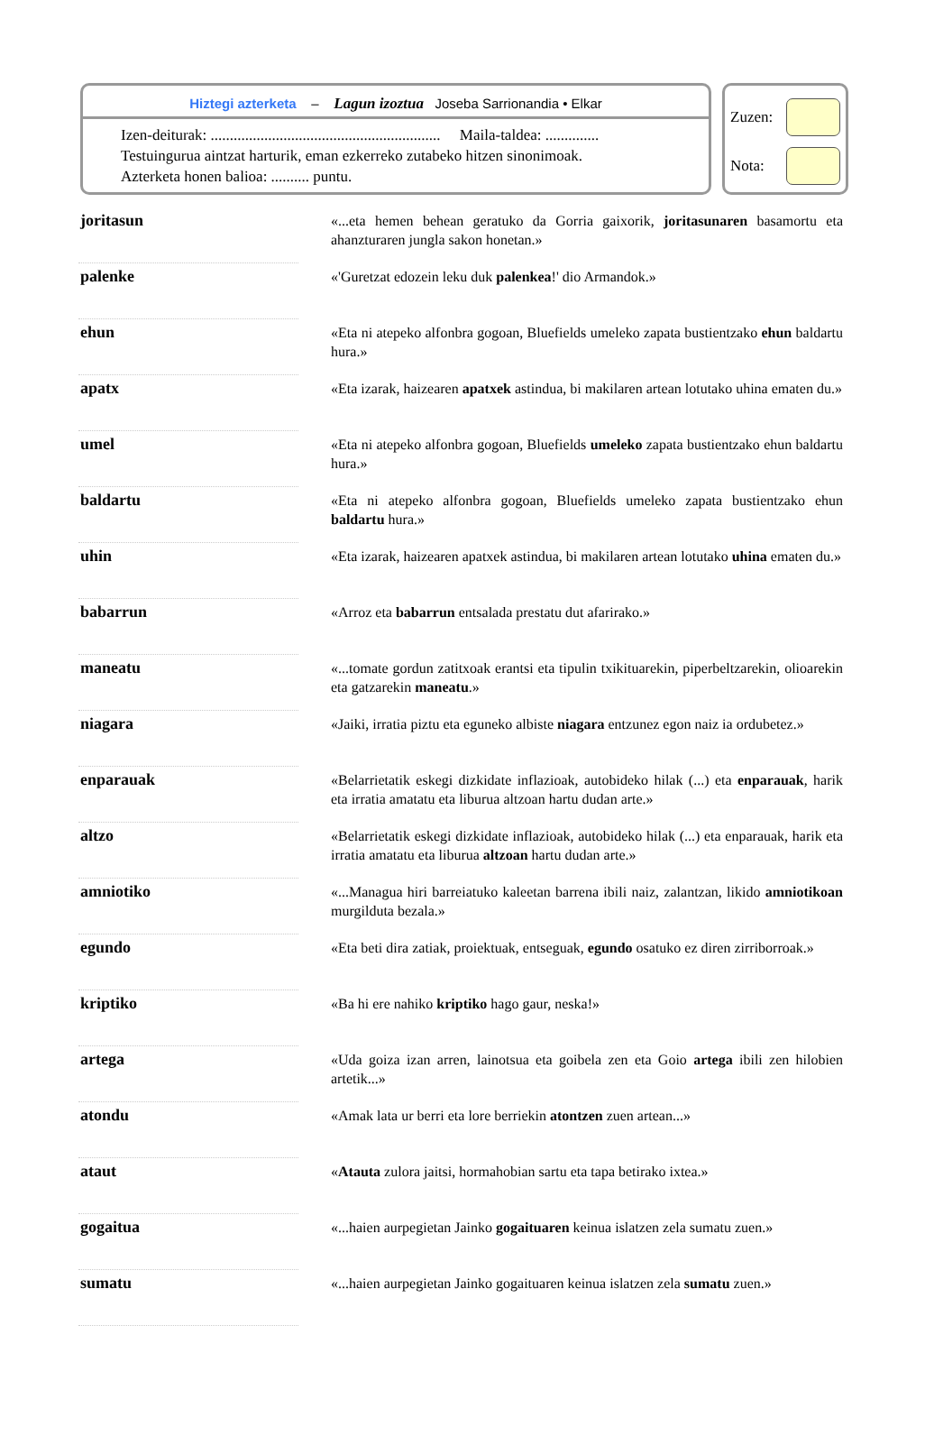Hiztegi azterketa – Lagun izoztua Joseba Sarrionandia • Elkar
Izen-deiturak: ............................................................ Maila-taldea: ..............
Testuingurua aintzat harturik, eman ezkerreko zutabeko hitzen sinonimoak.
Azterketa honen balioa: .......... puntu.
Zuzen:
Nota:
| joritasun | | «...eta hemen behean geratuko da Gorria gaixorik, joritasunaren basamortu eta ahanzturaren jungla sakon honetan.» |
| palenke | | «'Guretzat edozein leku duk palenkea !' dio Armandok.» |
| ehun | | «Eta ni atepeko alfonbra gogoan, Bluefields umeleko zapata bustientzako ehun baldartu hura.» |
| apatx | | «Eta izarak, haizearen apatxek astindua, bi makilaren artean lotutako uhina ematen du.» |
| umel | | «Eta ni atepeko alfonbra gogoan, Bluefields umeleko zapata bustientzako ehun baldartu hura.» |
| baldartu | | «Eta ni atepeko alfonbra gogoan, Bluefields umeleko zapata bustientzako ehun baldartu hura.» |
| uhin | | «Eta izarak, haizearen apatxek astindua, bi makilaren artean lotutako uhina ematen du.» |
| babarrun | | «Arroz eta babarrun entsalada prestatu dut afarirako.» |
| maneatu | | «...tomate gordun zatitxoak erantsi eta tipulin txikituarekin, piperbeltzarekin, olioarekin eta gatzarekin maneatu .» |
| niagara | | «Jaiki, irratia piztu eta eguneko albiste niagara entzunez egon naiz ia ordubetez.» |
| enparauak | | «Belarrietatik eskegi dizkidate inflazioak, autobideko hilak (...) eta enparauak , harik eta irratia amatatu eta liburua altzoan hartu dudan arte.» |
| altzo | | «Belarrietatik eskegi dizkidate inflazioak, autobideko hilak (...) eta enparauak, harik eta irratia amatatu eta liburua altzoan hartu dudan arte.» |
| amniotiko | | «...Managua hiri barreiatuko kaleetan barrena ibili naiz, zalantzan, likido amniotikoan murgilduta bezala.» |
| egundo | | «Eta beti dira zatiak, proiektuak, entseguak, egundo osatuko ez diren zirriborroak.» |
| kriptiko | | «Ba hi ere nahiko kriptiko hago gaur, neska!» |
| artega | | «Uda goiza izan arren, lainotsua eta goibela zen eta Goio artega ibili zen hilobien artetik...» |
| atondu | | «Amak lata ur berri eta lore berriekin atontzen zuen artean...» |
| ataut | | « Atauta zulora jaitsi, hormahobian sartu eta tapa betirako ixtea.» |
| gogaitua | | «...haien aurpegietan Jainko gogaituaren keinua islatzen zela sumatu zuen.» |
| sumatu | | «...haien aurpegietan Jainko gogaituaren keinua islatzen zela sumatu zuen.» |